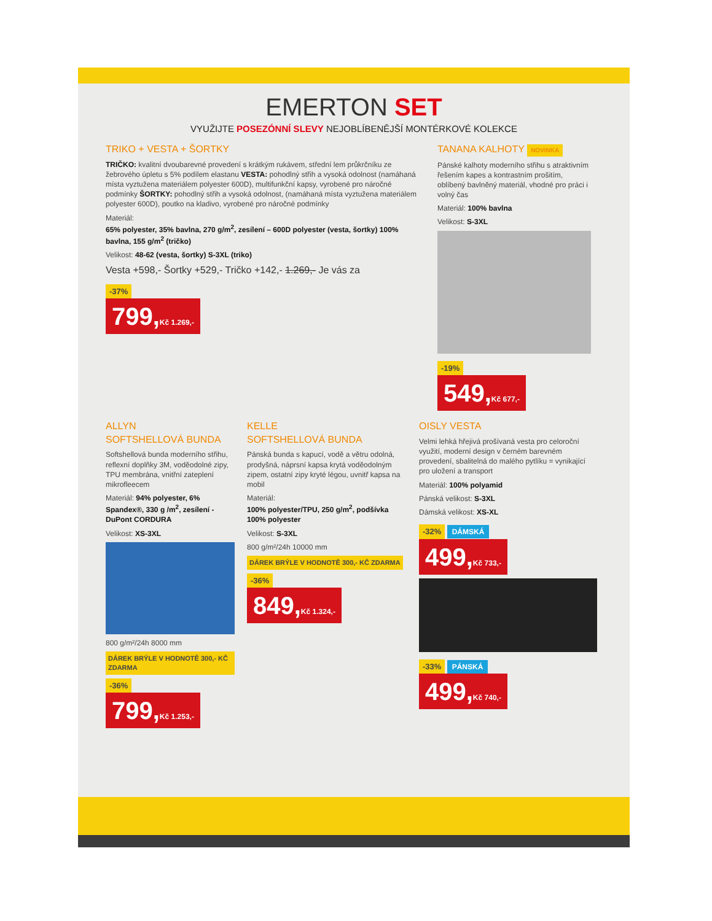EMERTON SET
VYUŽIJTE POSEZÓNNÍ SLEVY NEJOBLÍBENĚJŠÍ MONTÉRKOVÉ KOLEKCE
TRIKO + VESTA + ŠORTKY
TRIČKO: kvalitní dvoubarevné provedení s krátkým rukávem, střední lem průkrčníku ze žebrového úpletu s 5% podílem elastanu VESTA: pohodlný střih a vysoká odolnost (namáhaná místa vyztužena materiálem polyester 600D), multifunkční kapsy, vyrobené pro náročné podmínky ŠORTKY: pohodlný střih a vysoká odolnost, (namáhaná místa vyztužena materiálem polyester 600D), poutko na kladivo, vyrobené pro náročné podmínky
Materiál:
65% polyester, 35% bavlna, 270 g/m<sup>2</sup>, zesílení – 600D polyester (vesta, šortky) 100% bavlna, 155 g/m<sup>2</sup> (tričko)
Velikost: 48-62 (vesta, šortky) S-3XL (triko)
Vesta +598,- Šortky +529,- Tričko +142,- 1.269,- Je vás za
-37%
799,Kč 1.269,-
TANANA KALHOTY NOVINKA
Pánské kalhoty moderního střihu s atraktivním řešením kapes a kontrastním prošitím, oblíbený bavlněný materiál, vhodné pro práci i volný čas
Materiál: 100% bavlna
Velikost: S-3XL
-19%
549,Kč 677,-
ALLYN
SOFTSHELLOVÁ BUNDA
Softshellová bunda moderního střihu, reflexní doplňky 3M, voděodolné zipy, TPU membrána, vnitřní zateplení mikrofleecem
Materiál: 94% polyester, 6% Spandex®, 330 g /m<sup>2</sup>, zesílení - DuPont CORDURA
Velikost: XS-3XL
800 g/m²/24h 8000 mm
DÁREK BRÝLE V HODNOTĚ 300,- KČ ZDARMA
-36%
799,Kč 1.253,-
KELLE
SOFTSHELLOVÁ BUNDA
Pánská bunda s kapucí, vodě a větru odolná, prodyšná, náprsní kapsa krytá voděodolným zipem, ostatní zipy kryté légou, uvnitř kapsa na mobil
Materiál:
100% polyester/TPU, 250 g/m<sup>2</sup>, podšívka 100% polyester
Velikost: S-3XL
800 g/m²/24h 10000 mm
DÁREK BRÝLE V HODNOTĚ 300,- KČ ZDARMA
-36%
849,Kč 1.324,-
OISLY VESTA
Velmi lehká hřejivá prošívaná vesta pro celoroční využití, moderní design v černém barevném provedení, sbalitelná do malého pytlíku = vynikající pro uložení a transport
Materiál: 100% polyamid
Pánská velikost: S-3XL
Dámská velikost: XS-XL
-32% DÁMSKÁ
499,Kč 733,-
-33% PÁNSKÁ
499,Kč 740,-